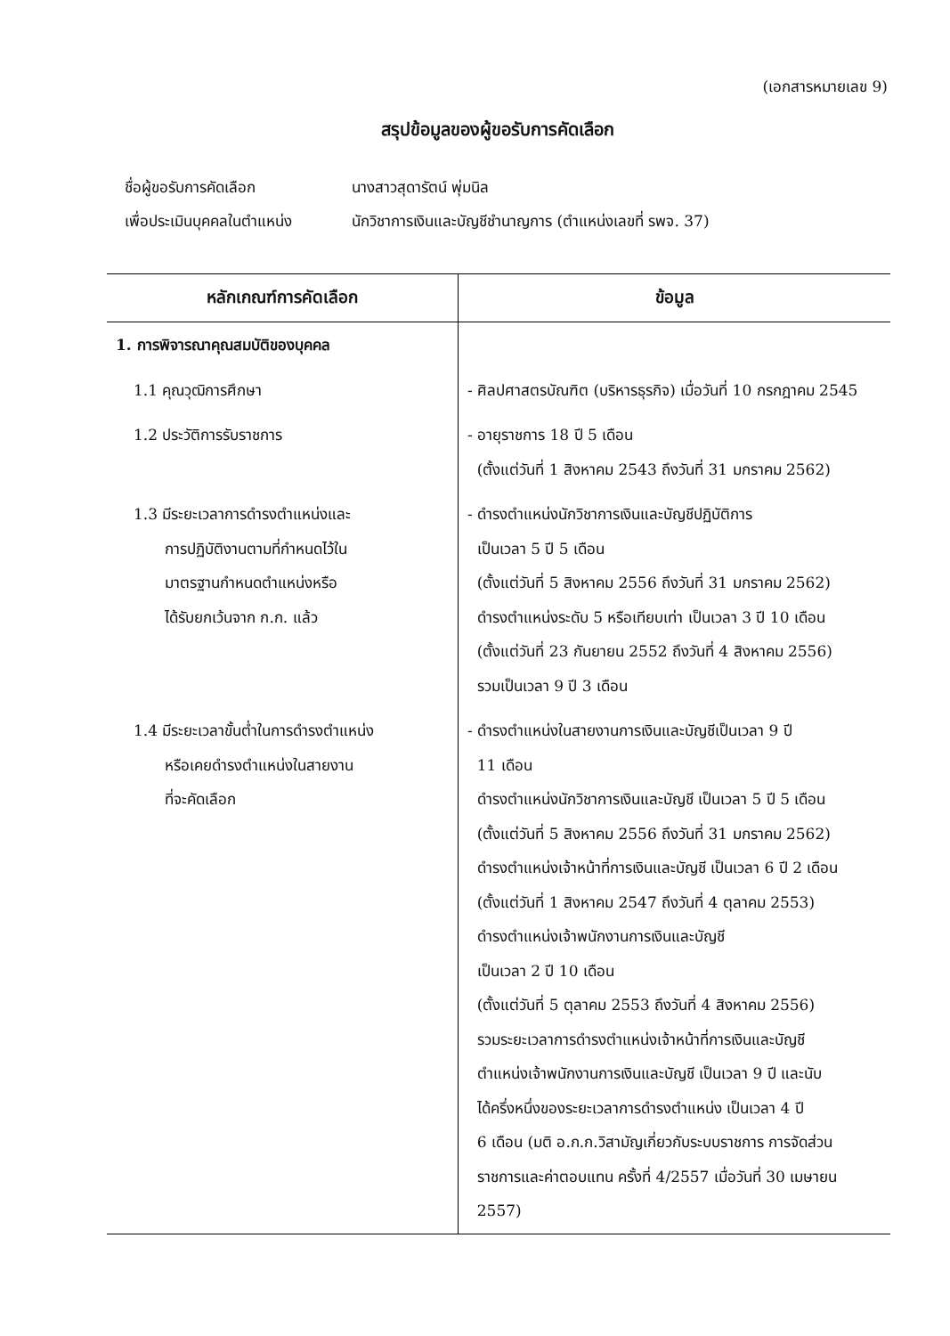(เอกสารหมายเลข 9)
สรุปข้อมูลของผู้ขอรับการคัดเลือก
ชื่อผู้ขอรับการคัดเลือก นางสาวสุดารัตน์ พุ่มนิล
เพื่อประเมินบุคคลในตำแหน่ง นักวิชาการเงินและบัญชีชำนาญการ (ตำแหน่งเลขที่ รพจ. 37)
| หลักเกณฑ์การคัดเลือก | ข้อมูล |
| --- | --- |
| 1. การพิจารณาคุณสมบัติของบุคคล | |
| 1.1 คุณวุฒิการศึกษา | - ศิลปศาสตรบัณฑิต (บริหารธุรกิจ) เมื่อวันที่ 10 กรกฎาคม 2545 |
| 1.2 ประวัติการรับราชการ | - อายุราชการ 18 ปี 5 เดือน (ตั้งแต่วันที่ 1 สิงหาคม 2543 ถึงวันที่ 31 มกราคม 2562) |
| 1.3 มีระยะเวลาการดำรงตำแหน่งและ การปฏิบัติงานตามที่กำหนดไว้ใน มาตรฐานกำหนดตำแหน่งหรือ ได้รับยกเว้นจาก ก.ก. แล้ว | - ดำรงตำแหน่งนักวิชาการเงินและบัญชีปฏิบัติการ เป็นเวลา 5 ปี 5 เดือน (ตั้งแต่วันที่ 5 สิงหาคม 2556 ถึงวันที่ 31 มกราคม 2562) ดำรงตำแหน่งระดับ 5 หรือเทียบเท่า เป็นเวลา 3 ปี 10 เดือน (ตั้งแต่วันที่ 23 กันยายน 2552 ถึงวันที่ 4 สิงหาคม 2556) รวมเป็นเวลา 9 ปี 3 เดือน |
| 1.4 มีระยะเวลาขั้นต่ำในการดำรงตำแหน่ง หรือเคยดำรงตำแหน่งในสายงาน ที่จะคัดเลือก | - ดำรงตำแหน่งในสายงานการเงินและบัญชีเป็นเวลา 9 ปี 11 เดือน ดำรงตำแหน่งนักวิชาการเงินและบัญชี เป็นเวลา 5 ปี 5 เดือน (ตั้งแต่วันที่ 5 สิงหาคม 2556 ถึงวันที่ 31 มกราคม 2562) ดำรงตำแหน่งเจ้าหน้าที่การเงินและบัญชี เป็นเวลา 6 ปี 2 เดือน (ตั้งแต่วันที่ 1 สิงหาคม 2547 ถึงวันที่ 4 ตุลาคม 2553) ดำรงตำแหน่งเจ้าพนักงานการเงินและบัญชี เป็นเวลา 2 ปี 10 เดือน (ตั้งแต่วันที่ 5 ตุลาคม 2553 ถึงวันที่ 4 สิงหาคม 2556) รวมระยะเวลาการดำรงตำแหน่งเจ้าหน้าที่การเงินและบัญชี ตำแหน่งเจ้าพนักงานการเงินและบัญชี เป็นเวลา 9 ปี และนับ ได้ครึ่งหนึ่งของระยะเวลาการดำรงตำแหน่ง เป็นเวลา 4 ปี 6 เดือน (มติ อ.ก.ก.วิสามัญเกี่ยวกับระบบราชการ การจัดส่วน ราชการและค่าตอบแทน ครั้งที่ 4/2557 เมื่อวันที่ 30 เมษายน 2557) |